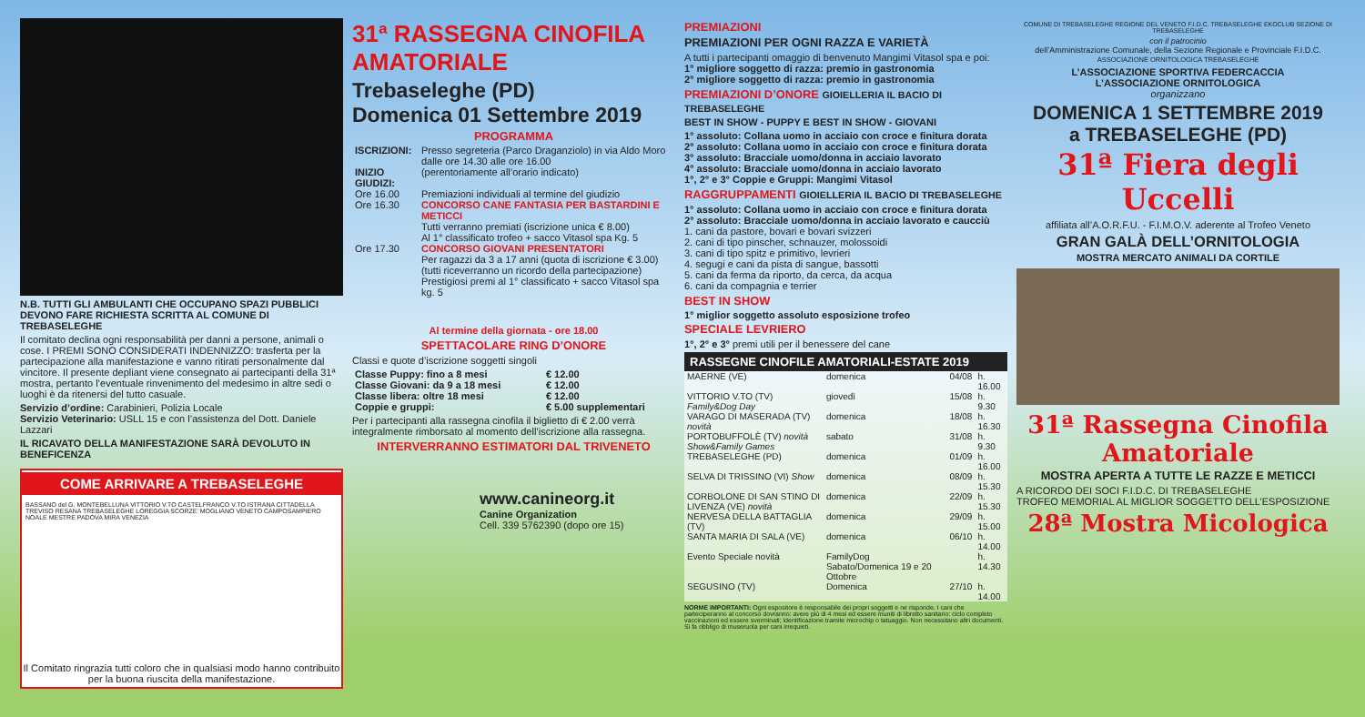N.B. TUTTI GLI AMBULANTI CHE OCCUPANO SPAZI PUBBLICI DEVONO FARE RICHIESTA SCRITTA AL COMUNE DI TREBASELEGHE
Il comitato declina ogni responsabilità per danni a persone, animali o cose. I PREMI SONO CONSIDERATI INDENNIZZO: trasferta per la partecipazione alla manifestazione e vanno ritirati personalmente dal vincitore. Il presente depliant viene consegnato ai partecipanti della 31ª mostra, pertanto l’eventuale rinvenimento del medesimo in altre sedi o luoghi è da ritenersi del tutto casuale.
Servizio d’ordine: Carabinieri, Polizia Locale
Servizio Veterinario: USLL 15 e con l’assistenza del Dott. Daniele Lazzari
IL RICAVATO DELLA MANIFESTAZIONE SARÀ DEVOLUTO IN BENEFICENZA
COME ARRIVARE A TREBASELEGHE
BASSANO del G. MONTEBELLUNA VITTORIO V.TO CASTELFRANCO V.TO ISTRANA CITTADELLA TREVISO RESANA TREBASELEGHE LOREGGIA SCORZE’ MOGLIANO VENETO CAMPOSAMPIERO NOALE MESTRE PADOVA MIRA VENEZIA
Il Comitato ringrazia tutti coloro che in qualsiasi modo hanno contribuito per la buona riuscita della manifestazione.
31ª RASSEGNA CINOFILA AMATORIALE
Trebaseleghe (PD)
Domenica 01 Settembre 2019
PROGRAMMA
| ISCRIZIONI: | Presso segreteria (Parco Draganziolo) in via Aldo Moro dalle ore 14.30 alle ore 16.00 |
| INIZIO GIUDIZI: | (perentoriamente all’orario indicato) |
| Ore 16.00 | Premiazioni individuali al termine del giudizio |
| Ore 16.30 | CONCORSO CANE FANTASIA PER BASTARDINI E METICCI Tutti verranno premiati (iscrizione unica € 8.00) Al 1° classificato trofeo + sacco Vitasol spa Kg. 5 |
| Ore 17.30 | CONCORSO GIOVANI PRESENTATORI Per ragazzi da 3 a 17 anni (quota di iscrizione € 3.00) (tutti riceverranno un ricordo della partecipazione) Prestigiosi premi al 1° classificato + sacco Vitasol spa kg. 5 |
Al termine della giornata - ore 18.00
SPETTACOLARE RING D’ONORE
Classi e quote d’iscrizione soggetti singoli
| Classe Puppy: fino a 8 mesi | € 12.00 |
| Classe Giovani: da 9 a 18 mesi | € 12.00 |
| Classe libera: oltre 18 mesi | € 12.00 |
| Coppie e gruppi: | € 5.00 supplementari |
Per i partecipanti alla rassegna cinofila il biglietto di € 2.00 verrà integralmente rimborsato al momento dell’iscrizione alla rassegna.
INTERVERRANNO ESTIMATORI DAL TRIVENETO
www.canineorg.it
Canine Organization
Cell. 339 5762390 (dopo ore 15)
PREMIAZIONI
PREMIAZIONI PER OGNI RAZZA E VARIETÀ
A tutti i partecipanti omaggio di benvenuto Mangimi Vitasol spa e poi:
1° migliore soggetto di razza: premio in gastronomia
2° migliore soggetto di razza: premio in gastronomia
PREMIAZIONI D’ONORE GIOIELLERIA IL BACIO DI TREBASELEGHE
BEST IN SHOW - PUPPY E BEST IN SHOW - GIOVANI
1° assoluto: Collana uomo in acciaio con croce e finitura dorata
2° assoluto: Collana uomo in acciaio con croce e finitura dorata
3° assoluto: Bracciale uomo/donna in acciaio lavorato
4° assoluto: Bracciale uomo/donna in acciaio lavorato
1°, 2° e 3° Coppie e Gruppi: Mangimi Vitasol
RAGGRUPPAMENTI GIOIELLERIA IL BACIO DI TREBASELEGHE
1° assoluto: Collana uomo in acciaio con croce e finitura dorata
2° assoluto: Bracciale uomo/donna in acciaio lavorato e caucciù
1. cani da pastore, bovari e bovari svizzeri
2. cani di tipo pinscher, schnauzer, molossoidi
3. cani di tipo spitz e primitivo, levrieri
4. segugi e cani da pista di sangue, bassotti
5. cani da ferma da riporto, da cerca, da acqua
6. cani da compagnia e terrier
BEST IN SHOW
1° miglior soggetto assoluto esposizione trofeo
SPECIALE LEVRIERO
1°, 2° e 3° premi utili per il benessere del cane
RASSEGNE CINOFILE AMATORIALI-ESTATE 2019
| MAERNE (VE) | domenica | 04/08 | h. 16.00 |
| VITTORIO V.TO (TV) Family&Dog Day | giovedì | 15/08 | h. 9.30 |
| VARAGO DI MASERADA (TV) novità | domenica | 18/08 | h. 16.30 |
| PORTOBUFFOLÈ (TV) novità Show&Family Games | sabato | 31/08 | h. 9.30 |
| TREBASELEGHE (PD) | domenica | 01/09 | h. 16.00 |
| SELVA DI TRISSINO (VI) Show | domenica | 08/09 | h. 15.30 |
| CORBOLONE DI SAN STINO DI LIVENZA (VE) novità | domenica | 22/09 | h. 15.30 |
| NERVESA DELLA BATTAGLIA (TV) | domenica | 29/09 | h. 15.00 |
| SANTA MARIA DI SALA (VE) | domenica | 06/10 | h. 14.00 |
| Evento Speciale novità | FamilyDog Sabato/Domenica 19 e 20 Ottobre | | h. 14.30 |
| SEGUSINO (TV) | Domenica | 27/10 | h. 14.00 |
NORME IMPORTANTI: Ogni espositore è responsabile dei propri soggetti e ne risponde. I cani che parteciperanno al concorso dovranno: avere più di 4 mesi ed essere muniti di libretto sanitario: ciclo completo vaccinazioni ed essere sverminati; identificazione tramite microchip o tatuaggio. Non necessitano altri documenti. Si fa obbligo di museruola per cani irrequieti.
COMUNE DI TREBASELEGHE REGIONE DEL VENETO F.I.D.C. TREBASELEGHE EKOCLUB SEZIONE DI TREBASELEGHE
con il patrocinio
dell’Amministrazione Comunale, della Sezione Regionale e Provinciale F.I.D.C. ASSOCIAZIONE ORNITOLOGICA TREBASELEGHE
L’ASSOCIAZIONE SPORTIVA FEDERCACCIA
L’ASSOCIAZIONE ORNITOLOGICA
organizzano
DOMENICA 1 SETTEMBRE 2019
a TREBASELEGHE (PD)
31ª Fiera degli Uccelli
affiliata all’A.O.R.F.U. - F.I.M.O.V. aderente al Trofeo Veneto
GRAN GALÀ DELL’ORNITOLOGIA
MOSTRA MERCATO ANIMALI DA CORTILE
31ª Rassegna Cinofila Amatoriale
MOSTRA APERTA A TUTTE LE RAZZE E METICCI
A RICORDO DEI SOCI F.I.D.C. DI TREBASELEGHE
TROFEO MEMORIAL AL MIGLIOR SOGGETTO DELL’ESPOSIZIONE
28ª Mostra Micologica